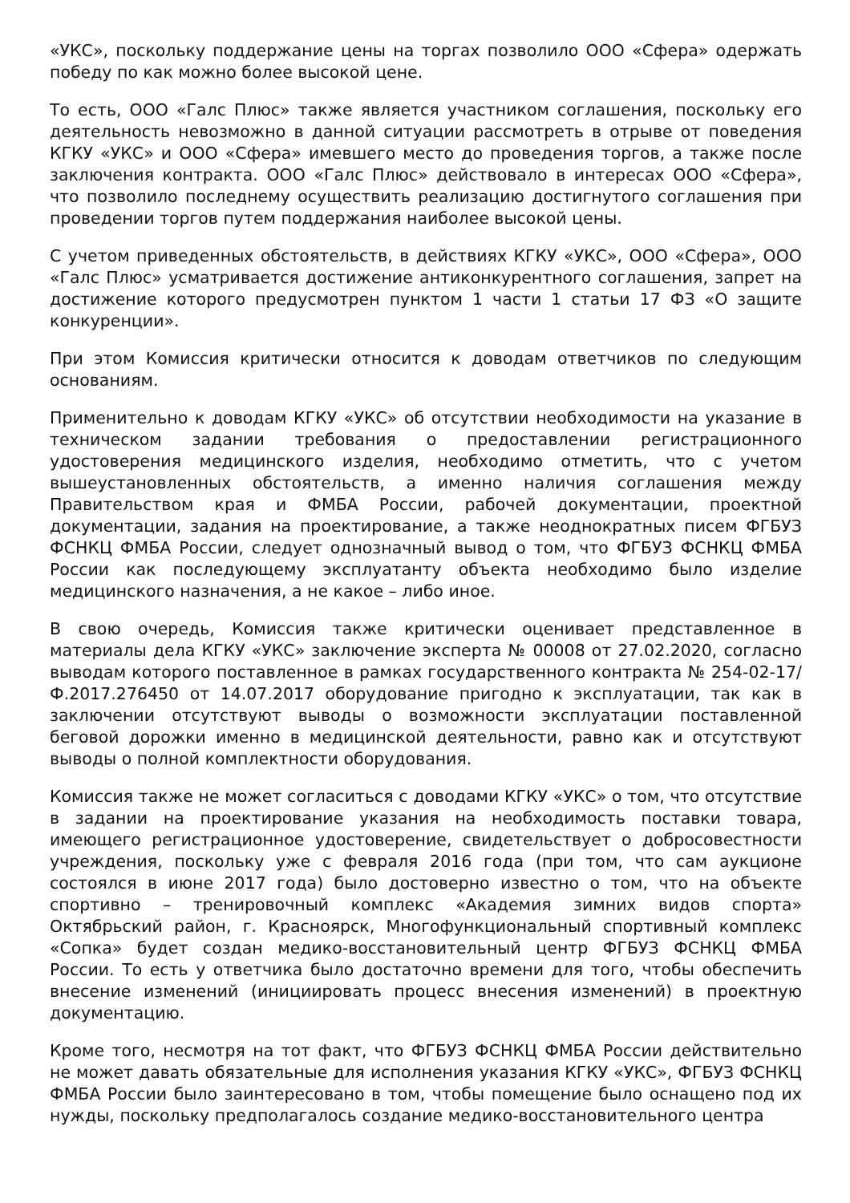«УКС», поскольку поддержание цены на торгах позволило ООО «Сфера» одержать победу по как можно более высокой цене.
То есть, ООО «Галс Плюс» также является участником соглашения, поскольку его деятельность невозможно в данной ситуации рассмотреть в отрыве от поведения КГКУ «УКС» и ООО «Сфера» имевшего место до проведения торгов, а также после заключения контракта. ООО «Галс Плюс» действовало в интересах ООО «Сфера», что позволило последнему осуществить реализацию достигнутого соглашения при проведении торгов путем поддержания наиболее высокой цены.
С учетом приведенных обстоятельств, в действиях КГКУ «УКС», ООО «Сфера», ООО «Галс Плюс» усматривается достижение антиконкурентного соглашения, запрет на достижение которого предусмотрен пунктом 1 части 1 статьи 17 ФЗ «О защите конкуренции».
При этом Комиссия критически относится к доводам ответчиков по следующим основаниям.
Применительно к доводам КГКУ «УКС» об отсутствии необходимости на указание в техническом задании требования о предоставлении регистрационного удостоверения медицинского изделия, необходимо отметить, что с учетом вышеустановленных обстоятельств, а именно наличия соглашения между Правительством края и ФМБА России, рабочей документации, проектной документации, задания на проектирование, а также неоднократных писем ФГБУЗ ФСНКЦ ФМБА России, следует однозначный вывод о том, что ФГБУЗ ФСНКЦ ФМБА России как последующему эксплуатанту объекта необходимо было изделие медицинского назначения, а не какое – либо иное.
В свою очередь, Комиссия также критически оценивает представленное в материалы дела КГКУ «УКС» заключение эксперта № 00008 от 27.02.2020, согласно выводам которого поставленное в рамках государственного контракта № 254-02-17/Ф.2017.276450 от 14.07.2017 оборудование пригодно к эксплуатации, так как в заключении отсутствуют выводы о возможности эксплуатации поставленной беговой дорожки именно в медицинской деятельности, равно как и отсутствуют выводы о полной комплектности оборудования.
Комиссия также не может согласиться с доводами КГКУ «УКС» о том, что отсутствие в задании на проектирование указания на необходимость поставки товара, имеющего регистрационное удостоверение, свидетельствует о добросовестности учреждения, поскольку уже с февраля 2016 года (при том, что сам аукционе состоялся в июне 2017 года) было достоверно известно о том, что на объекте спортивно – тренировочный комплекс «Академия зимних видов спорта» Октябрьский район, г. Красноярск, Многофункциональный спортивный комплекс «Сопка» будет создан медико-восстановительный центр ФГБУЗ ФСНКЦ ФМБА России. То есть у ответчика было достаточно времени для того, чтобы обеспечить внесение изменений (инициировать процесс внесения изменений) в проектную документацию.
Кроме того, несмотря на тот факт, что ФГБУЗ ФСНКЦ ФМБА России действительно не может давать обязательные для исполнения указания КГКУ «УКС», ФГБУЗ ФСНКЦ ФМБА России было заинтересовано в том, чтобы помещение было оснащено под их нужды, поскольку предполагалось создание медико-восстановительного центра